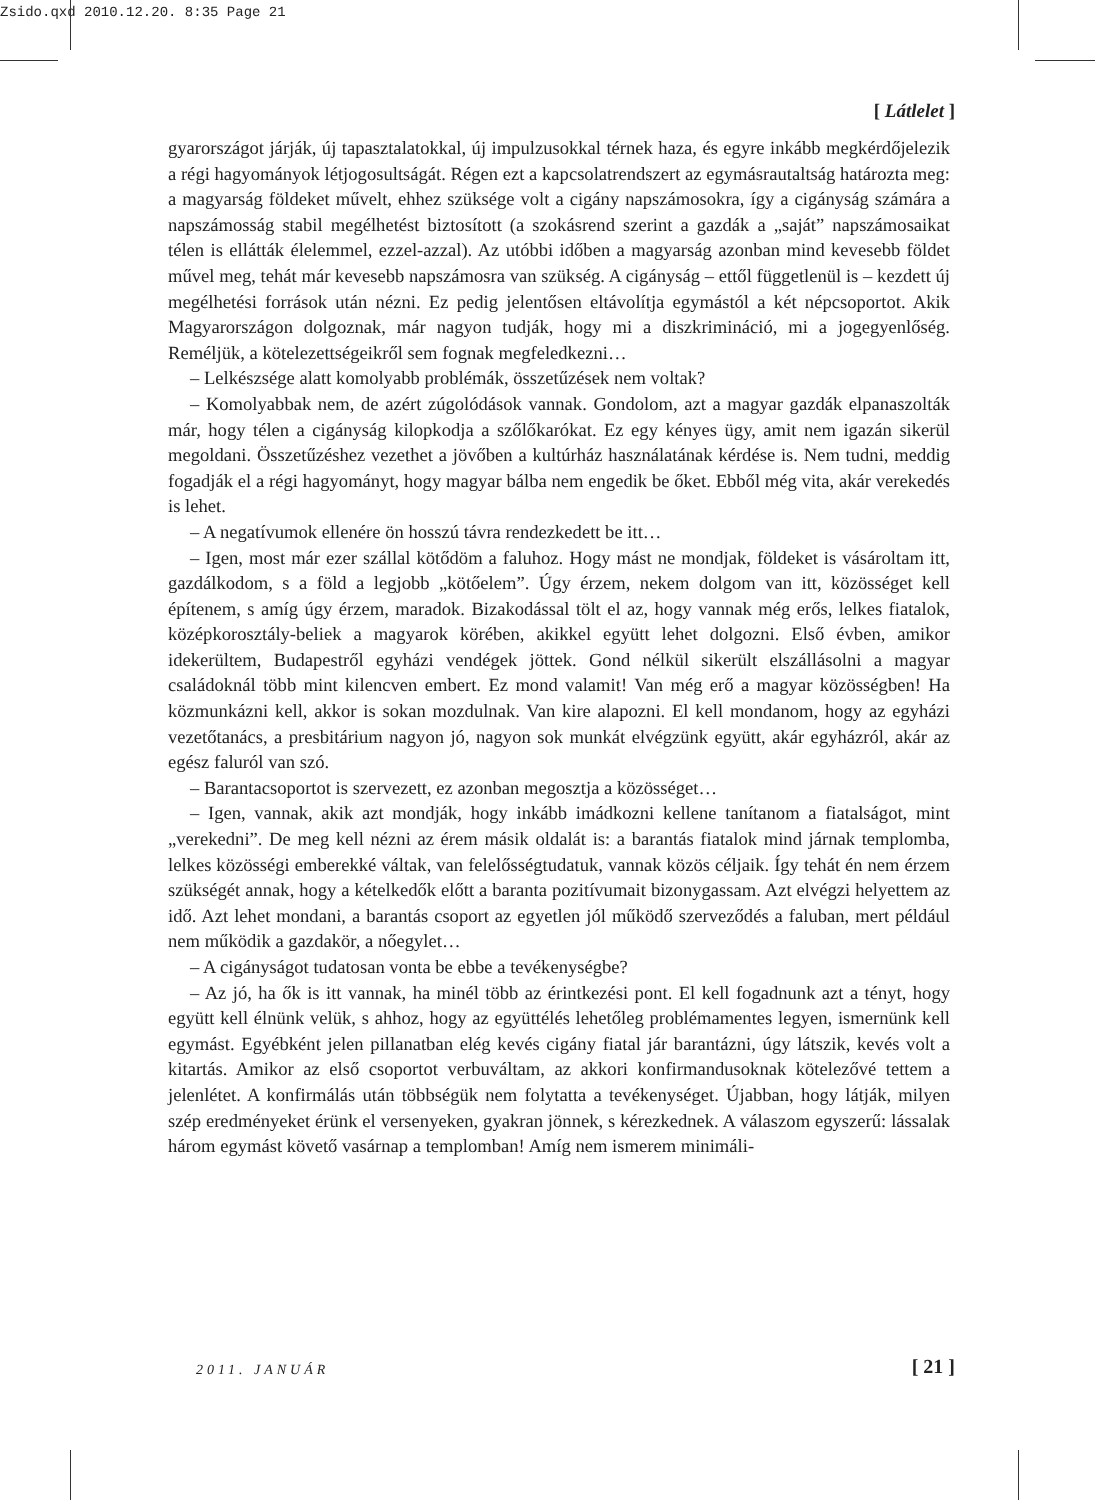Zsido.qxd 2010.12.20. 8:35 Page 21
[ Látlelet ]
gyarországot járják, új tapasztalatokkal, új impulzusokkal térnek haza, és egyre inkább megkérdőjelezik a régi hagyományok létjogosultságát. Régen ezt a kapcsolatrendszert az egymásrautaltság határozta meg: a magyarság földeket művelt, ehhez szüksége volt a cigány napszámosokra, így a cigányság számára a napszámosság stabil megélhetést biztosított (a szokásrend szerint a gazdák a „saját” napszámosaikat télen is ellátták élelemmel, ezzel-azzal). Az utóbbi időben a magyarság azonban mind kevesebb földet művel meg, tehát már kevesebb napszámosra van szükség. A cigányság – ettől függetlenül is – kezdett új megélhetési források után nézni. Ez pedig jelentősen eltávolítja egymástól a két népcsoportot. Akik Magyarországon dolgoznak, már nagyon tudják, hogy mi a diszkrimináció, mi a jogegyenlőség. Reméljük, a kötelezettségeikről sem fognak megfeledkezni…
– Lelkészsége alatt komolyabb problémák, összetűzések nem voltak?
– Komolyabbak nem, de azért zúgolódások vannak. Gondolom, azt a magyar gazdák elpanaszolták már, hogy télen a cigányság kilopkodja a szőlőkarókat. Ez egy kényes ügy, amit nem igazán sikerül megoldani. Összetűzéshez vezethet a jövőben a kultúrház használatának kérdése is. Nem tudni, meddig fogadják el a régi hagyományt, hogy magyar bálba nem engedik be őket. Ebből még vita, akár verekedés is lehet.
– A negatívumok ellenére ön hosszú távra rendezkedett be itt…
– Igen, most már ezer szállal kötődöm a faluhoz. Hogy mást ne mondjak, földeket is vásároltam itt, gazdálkodom, s a föld a legjobb „kötőelem”. Úgy érzem, nekem dolgom van itt, közösséget kell építenem, s amíg úgy érzem, maradok. Bizakodással tölt el az, hogy vannak még erős, lelkes fiatalok, középkorosztály-beliek a magyarok körében, akikkel együtt lehet dolgozni. Első évben, amikor idekerültem, Budapestről egyházi vendégek jöttek. Gond nélkül sikerült elszállásolni a magyar családoknál több mint kilencven embert. Ez mond valamit! Van még erő a magyar közösségben! Ha közmunkázni kell, akkor is sokan mozdulnak. Van kire alapozni. El kell mondanom, hogy az egyházi vezetőtanács, a presbitárium nagyon jó, nagyon sok munkát elvégzünk együtt, akár egyházról, akár az egész faluról van szó.
– Barantacsoportot is szervezett, ez azonban megosztja a közösséget…
– Igen, vannak, akik azt mondják, hogy inkább imádkozni kellene tanítanom a fiatalságot, mint „verekedni”. De meg kell nézni az érem másik oldalát is: a barantás fiatalok mind járnak templomba, lelkes közösségi emberekké váltak, van felelősségtudatuk, vannak közös céljaik. Így tehát én nem érzem szükségét annak, hogy a kételkedők előtt a baranta pozitívumait bizonygassam. Azt elvégzi helyettem az idő. Azt lehet mondani, a barantás csoport az egyetlen jól működő szerveződés a faluban, mert például nem működik a gazdakör, a nőegylet…
– A cigányságot tudatosan vonta be ebbe a tevékenységbe?
– Az jó, ha ők is itt vannak, ha minél több az érintkezési pont. El kell fogadnunk azt a tényt, hogy együtt kell élnünk velük, s ahhoz, hogy az együttélés lehetőleg problémamentes legyen, ismernünk kell egymást. Egyébként jelen pillanatban elég kevés cigány fiatal jár barantázni, úgy látszik, kevés volt a kitartás. Amikor az első csoportot verbuváltam, az akkori konfirmandusoknak kötelezővé tettem a jelenlétet. A konfirmálás után többségük nem folytatta a tevékenységet. Újabban, hogy látják, milyen szép eredményeket érünk el versenyeken, gyakran jönnek, s kérezkednek. A válaszom egyszerű: lássalak három egymást követő vasárnap a templomban! Amíg nem ismerem minimáli-
2011. JANUÁR [ 21 ]